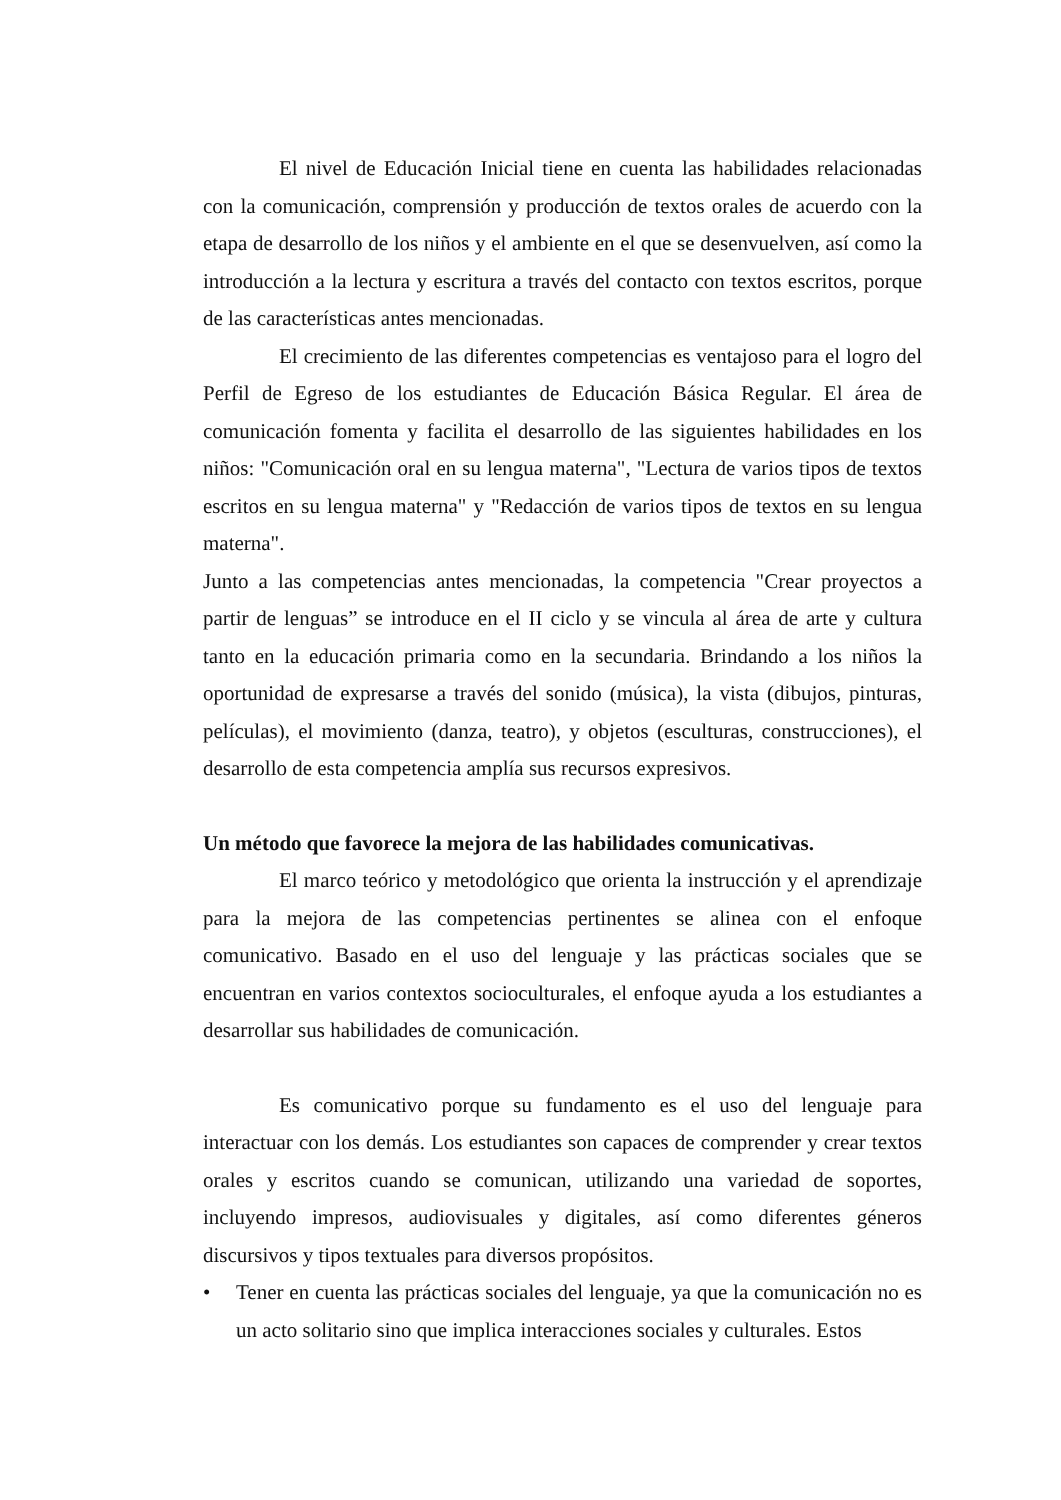El nivel de Educación Inicial tiene en cuenta las habilidades relacionadas con la comunicación, comprensión y producción de textos orales de acuerdo con la etapa de desarrollo de los niños y el ambiente en el que se desenvuelven, así como la introducción a la lectura y escritura a través del contacto con textos escritos, porque de las características antes mencionadas.
El crecimiento de las diferentes competencias es ventajoso para el logro del Perfil de Egreso de los estudiantes de Educación Básica Regular. El área de comunicación fomenta y facilita el desarrollo de las siguientes habilidades en los niños: "Comunicación oral en su lengua materna", "Lectura de varios tipos de textos escritos en su lengua materna" y "Redacción de varios tipos de textos en su lengua materna".
Junto a las competencias antes mencionadas, la competencia "Crear proyectos a partir de lenguas” se introduce en el II ciclo y se vincula al área de arte y cultura tanto en la educación primaria como en la secundaria. Brindando a los niños la oportunidad de expresarse a través del sonido (música), la vista (dibujos, pinturas, películas), el movimiento (danza, teatro), y objetos (esculturas, construcciones), el desarrollo de esta competencia amplía sus recursos expresivos.
Un método que favorece la mejora de las habilidades comunicativas.
El marco teórico y metodológico que orienta la instrucción y el aprendizaje para la mejora de las competencias pertinentes se alinea con el enfoque comunicativo. Basado en el uso del lenguaje y las prácticas sociales que se encuentran en varios contextos socioculturales, el enfoque ayuda a los estudiantes a desarrollar sus habilidades de comunicación.
Es comunicativo porque su fundamento es el uso del lenguaje para interactuar con los demás. Los estudiantes son capaces de comprender y crear textos orales y escritos cuando se comunican, utilizando una variedad de soportes, incluyendo impresos, audiovisuales y digitales, así como diferentes géneros discursivos y tipos textuales para diversos propósitos.
• Tener en cuenta las prácticas sociales del lenguaje, ya que la comunicación no es un acto solitario sino que implica interacciones sociales y culturales. Estos